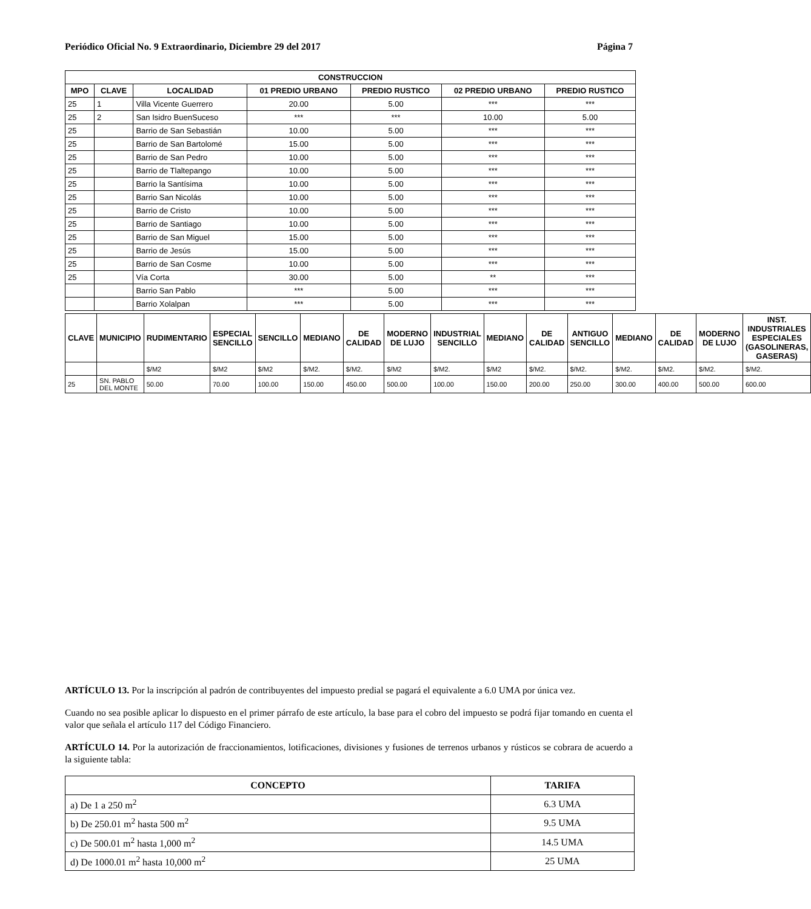Periódico Oficial No. 9 Extraordinario, Diciembre 29 del 2017 Página 7
| CONSTRUCCION | | | | | | |
| --- | --- | --- | --- | --- | --- | --- |
| MPO | CLAVE | LOCALIDAD | 01 PREDIO URBANO | PREDIO RUSTICO | 02 PREDIO URBANO | PREDIO RUSTICO |
| 25 | 1 | Villa Vicente Guerrero | 20.00 | 5.00 | *** | *** |
| 25 | 2 | San Isidro BuenSuceso | *** | *** | 10.00 | 5.00 |
| 25 | | Barrio de San Sebastián | 10.00 | 5.00 | *** | *** |
| 25 | | Barrio de San Bartolomé | 15.00 | 5.00 | *** | *** |
| 25 | | Barrio de San Pedro | 10.00 | 5.00 | *** | *** |
| 25 | | Barrio de Tlaltepango | 10.00 | 5.00 | *** | *** |
| 25 | | Barrio la Santísima | 10.00 | 5.00 | *** | *** |
| 25 | | Barrio San Nicolás | 10.00 | 5.00 | *** | *** |
| 25 | | Barrio de Cristo | 10.00 | 5.00 | *** | *** |
| 25 | | Barrio de Santiago | 10.00 | 5.00 | *** | *** |
| 25 | | Barrio de San Miguel | 15.00 | 5.00 | *** | *** |
| 25 | | Barrio de Jesús | 15.00 | 5.00 | *** | *** |
| 25 | | Barrio de San Cosme | 10.00 | 5.00 | *** | *** |
| 25 | | Vía Corta | 30.00 | 5.00 | ** | *** |
| | | Barrio San Pablo | *** | 5.00 | *** | *** |
| | | Barrio Xolalpan | *** | 5.00 | *** | *** |
| CLAVE | MUNICIPIO | RUDIMENTARIO | ESPECIAL SENCILLO | SENCILLO | MEDIANO | DE CALIDAD | MODERNO DE LUJO | INDUSTRIAL SENCILLO | MEDIANO | DE CALIDAD | ANTIGUO SENCILLO | MEDIANO | DE CALIDAD | MODERNO DE LUJO | INST. INDUSTRIALES ESPECIALES (GASOLINERAS, GASERAS) |
| --- | --- | --- | --- | --- | --- | --- | --- | --- | --- | --- | --- | --- | --- | --- | --- |
| | | $/M2 | $/M2 | $/M2 | $/M2. | $/M2. | $/M2 | $/M2. | $/M2 | $/M2. | $/M2. | $/M2. | $/M2. | $/M2. | $/M2. |
| 25 | SN. PABLO DEL MONTE | 50.00 | 70.00 | 100.00 | 150.00 | 450.00 | 500.00 | 100.00 | 150.00 | 200.00 | 250.00 | 300.00 | 400.00 | 500.00 | 600.00 |
ARTÍCULO 13. Por la inscripción al padrón de contribuyentes del impuesto predial se pagará el equivalente a 6.0 UMA por única vez.
Cuando no sea posible aplicar lo dispuesto en el primer párrafo de este artículo, la base para el cobro del impuesto se podrá fijar tomando en cuenta el valor que señala el artículo 117 del Código Financiero.
ARTÍCULO 14. Por la autorización de fraccionamientos, lotificaciones, divisiones y fusiones de terrenos urbanos y rústicos se cobrara de acuerdo a la siguiente tabla:
| CONCEPTO | TARIFA |
| --- | --- |
| a) De 1 a 250 m<sup>2</sup> | 6.3 UMA |
| b) De 250.01 m<sup>2</sup> hasta 500 m<sup>2</sup> | 9.5 UMA |
| c) De 500.01 m<sup>2</sup> hasta 1,000 m<sup>2</sup> | 14.5 UMA |
| d) De 1000.01 m<sup>2</sup> hasta 10,000 m<sup>2</sup> | 25 UMA |